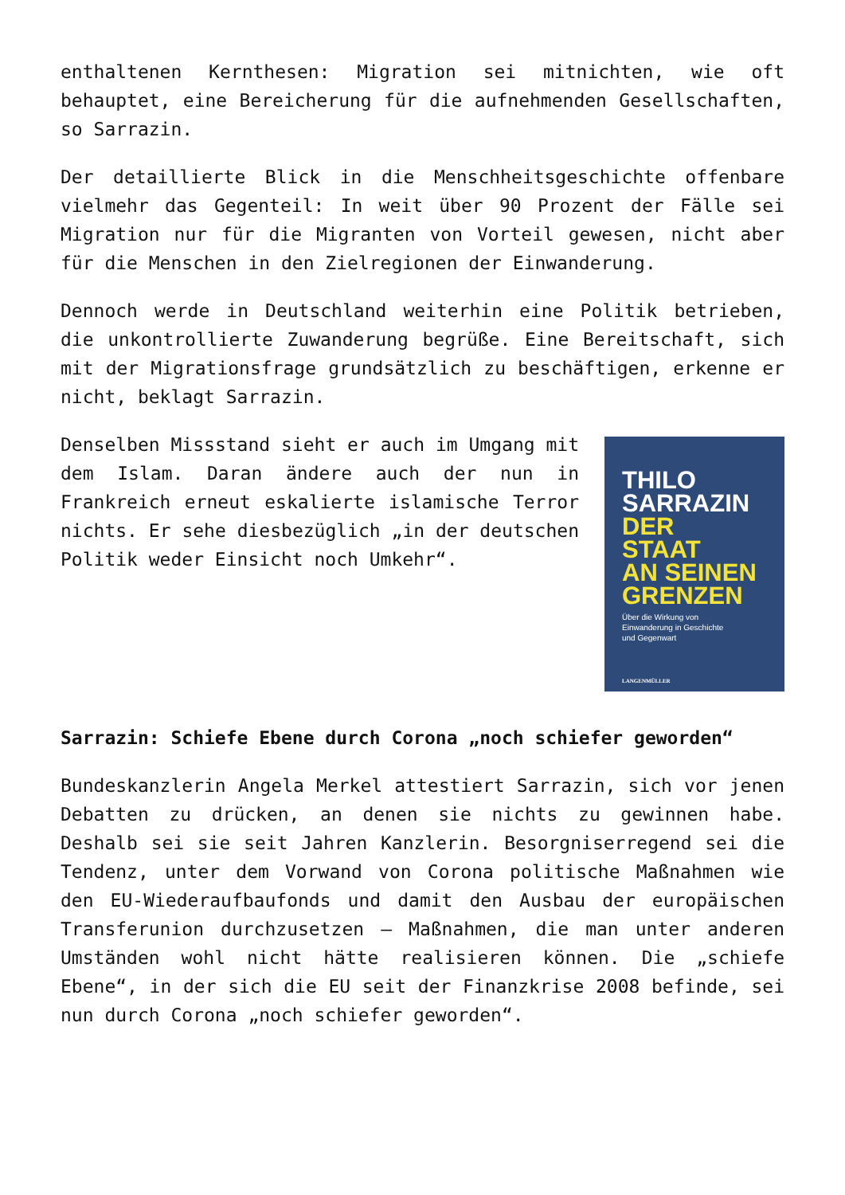enthaltenen Kernthesen: Migration sei mitnichten, wie oft behauptet, eine Bereicherung für die aufnehmenden Gesellschaften, so Sarrazin.
Der detaillierte Blick in die Menschheitsgeschichte offenbare vielmehr das Gegenteil: In weit über 90 Prozent der Fälle sei Migration nur für die Migranten von Vorteil gewesen, nicht aber für die Menschen in den Zielregionen der Einwanderung.
Dennoch werde in Deutschland weiterhin eine Politik betrieben, die unkontrollierte Zuwanderung begrüße. Eine Bereitschaft, sich mit der Migrationsfrage grundsätzlich zu beschäftigen, erkenne er nicht, beklagt Sarrazin.
Denselben Missstand sieht er auch im Umgang mit dem Islam. Daran ändere auch der nun in Frankreich erneut eskalierte islamische Terror nichts. Er sehe diesbezüglich „in der deutschen Politik weder Einsicht noch Umkehr“.
THILO
SARRAZIN
DER
STAAT
AN SEINEN
GRENZEN
Über die Wirkung von
Einwanderung in Geschichte
und Gegenwart
LANGENMÜLLER
Sarrazin: Schiefe Ebene durch Corona „noch schiefer geworden“
Bundeskanzlerin Angela Merkel attestiert Sarrazin, sich vor jenen Debatten zu drücken, an denen sie nichts zu gewinnen habe. Deshalb sei sie seit Jahren Kanzlerin. Besorgniserregend sei die Tendenz, unter dem Vorwand von Corona politische Maßnahmen wie den EU-Wiederaufbaufonds und damit den Ausbau der europäischen Transferunion durchzusetzen – Maßnahmen, die man unter anderen Umständen wohl nicht hätte realisieren können. Die „schiefe Ebene“, in der sich die EU seit der Finanzkrise 2008 befinde, sei nun durch Corona „noch schiefer geworden“.